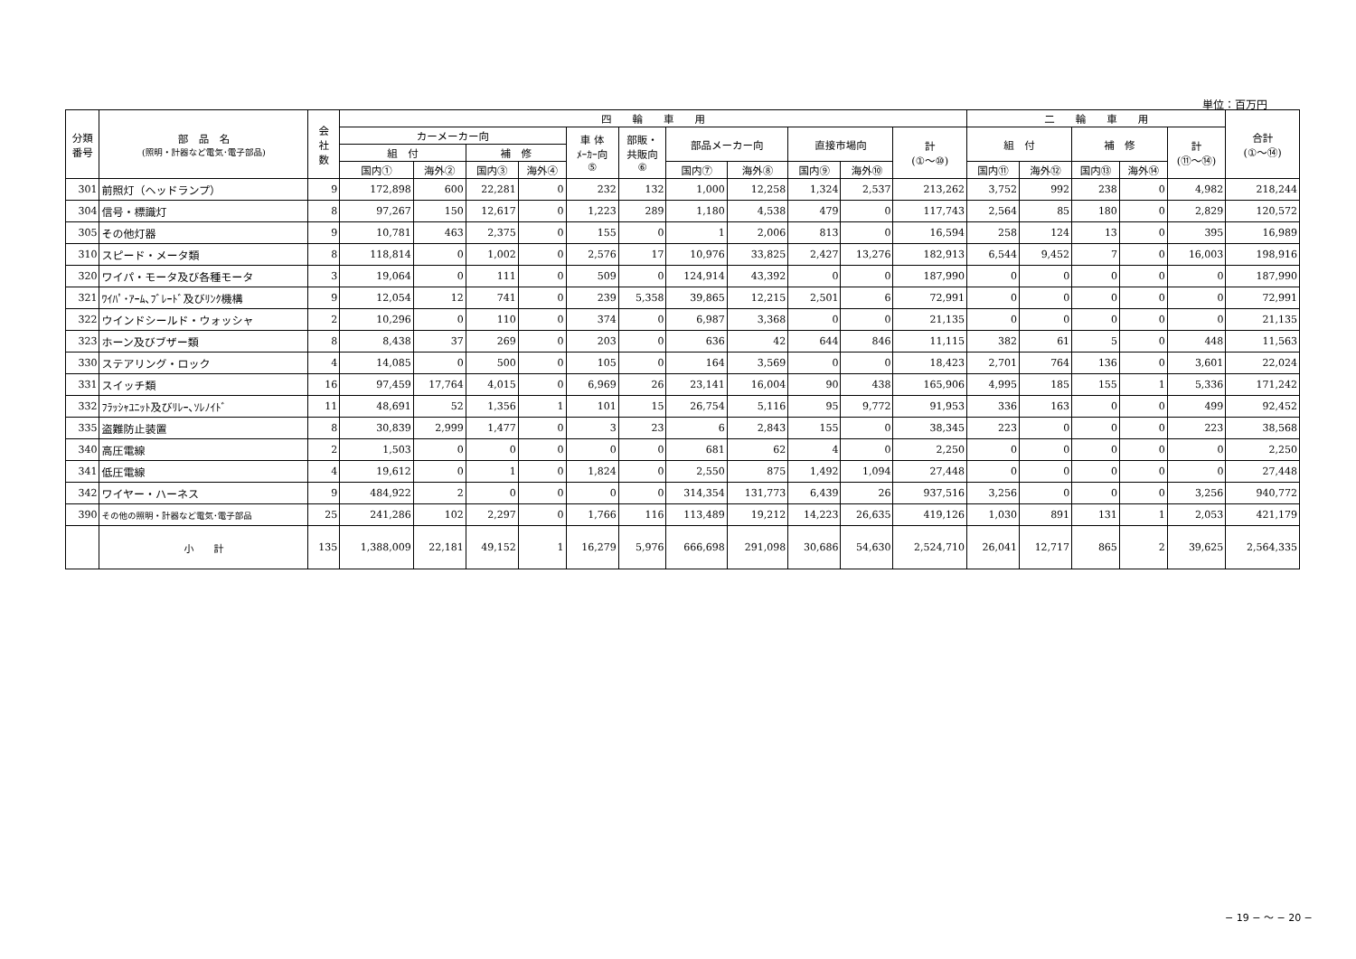単位：百万円
| 分類 番号 | 部 品 名 (照明・計器など電気･電子部品) | 会 社 数 | 四 輪 車 用 | | | | | | | | | | | 二 輪 車 用 | | | | | 合計 (①～⑭) |
| --- | --- | --- | --- | --- | --- | --- | --- | --- | --- | --- | --- | --- | --- | --- | --- | --- | --- | --- | --- |
| | | | カーメーカー向 | | | | 車 体 ﾒｰｶｰ向 ⑤ | 部販・ 共販向 ⑥ | 部品メーカー向 | | 直接市場向 | | 計 (①～⑩) | 組 付 | | 補 修 | | 計 (⑪～⑭) | |
| | | | 組 付 | | 補 修 | | | | | | | | | | | | | | |
| | | | 国内① | 海外② | 国内③ | 海外④ | | | 国内⑦ | 海外⑧ | 国内⑨ | 海外⑩ | | 国内⑪ | 海外⑫ | 国内⑬ | 海外⑭ | | |
| 301 | 前照灯（ヘッドランプ） | 9 | 172,898 | 600 | 22,281 | 0 | 232 | 132 | 1,000 | 12,258 | 1,324 | 2,537 | 213,262 | 3,752 | 992 | 238 | 0 | 4,982 | 218,244 |
| 304 | 信号・標識灯 | 8 | 97,267 | 150 | 12,617 | 0 | 1,223 | 289 | 1,180 | 4,538 | 479 | 0 | 117,743 | 2,564 | 85 | 180 | 0 | 2,829 | 120,572 |
| 305 | その他灯器 | 9 | 10,781 | 463 | 2,375 | 0 | 155 | 0 | 1 | 2,006 | 813 | 0 | 16,594 | 258 | 124 | 13 | 0 | 395 | 16,989 |
| 310 | スピード・メータ類 | 8 | 118,814 | 0 | 1,002 | 0 | 2,576 | 17 | 10,976 | 33,825 | 2,427 | 13,276 | 182,913 | 6,544 | 9,452 | 7 | 0 | 16,003 | 198,916 |
| 320 | ワイパ・モータ及び各種モータ | 3 | 19,064 | 0 | 111 | 0 | 509 | 0 | 124,914 | 43,392 | 0 | 0 | 187,990 | 0 | 0 | 0 | 0 | 0 | 187,990 |
| 321 | ﾜｲﾊﾟ･ｱｰﾑ､ﾌﾞﾚｰﾄﾞ及びﾘﾝｸ機構 | 9 | 12,054 | 12 | 741 | 0 | 239 | 5,358 | 39,865 | 12,215 | 2,501 | 6 | 72,991 | 0 | 0 | 0 | 0 | 0 | 72,991 |
| 322 | ウインドシールド・ウォッシャ | 2 | 10,296 | 0 | 110 | 0 | 374 | 0 | 6,987 | 3,368 | 0 | 0 | 21,135 | 0 | 0 | 0 | 0 | 0 | 21,135 |
| 323 | ホーン及びブザー類 | 8 | 8,438 | 37 | 269 | 0 | 203 | 0 | 636 | 42 | 644 | 846 | 11,115 | 382 | 61 | 5 | 0 | 448 | 11,563 |
| 330 | ステアリング・ロック | 4 | 14,085 | 0 | 500 | 0 | 105 | 0 | 164 | 3,569 | 0 | 0 | 18,423 | 2,701 | 764 | 136 | 0 | 3,601 | 22,024 |
| 331 | スイッチ類 | 16 | 97,459 | 17,764 | 4,015 | 0 | 6,969 | 26 | 23,141 | 16,004 | 90 | 438 | 165,906 | 4,995 | 185 | 155 | 1 | 5,336 | 171,242 |
| 332 | ﾌﾗｯｼｬﾕﾆｯﾄ及びﾘﾚｰ､ｿﾚﾉｲﾄﾞ | 11 | 48,691 | 52 | 1,356 | 1 | 101 | 15 | 26,754 | 5,116 | 95 | 9,772 | 91,953 | 336 | 163 | 0 | 0 | 499 | 92,452 |
| 335 | 盗難防止装置 | 8 | 30,839 | 2,999 | 1,477 | 0 | 3 | 23 | 6 | 2,843 | 155 | 0 | 38,345 | 223 | 0 | 0 | 0 | 223 | 38,568 |
| 340 | 高圧電線 | 2 | 1,503 | 0 | 0 | 0 | 0 | 0 | 681 | 62 | 4 | 0 | 2,250 | 0 | 0 | 0 | 0 | 0 | 2,250 |
| 341 | 低圧電線 | 4 | 19,612 | 0 | 1 | 0 | 1,824 | 0 | 2,550 | 875 | 1,492 | 1,094 | 27,448 | 0 | 0 | 0 | 0 | 0 | 27,448 |
| 342 | ワイヤー・ハーネス | 9 | 484,922 | 2 | 0 | 0 | 0 | 0 | 314,354 | 131,773 | 6,439 | 26 | 937,516 | 3,256 | 0 | 0 | 0 | 3,256 | 940,772 |
| 390 | その他の照明・計器など電気･電子部品 | 25 | 241,286 | 102 | 2,297 | 0 | 1,766 | 116 | 113,489 | 19,212 | 14,223 | 26,635 | 419,126 | 1,030 | 891 | 131 | 1 | 2,053 | 421,179 |
| | 小 計 | 135 | 1,388,009 | 22,181 | 49,152 | 1 | 16,279 | 5,976 | 666,698 | 291,098 | 30,686 | 54,630 | 2,524,710 | 26,041 | 12,717 | 865 | 2 | 39,625 | 2,564,335 |
− 19 − 〜 − 20 −